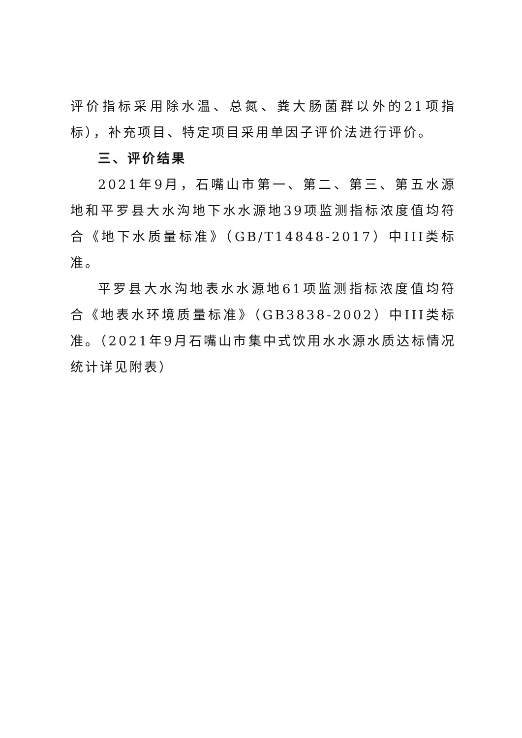评价指标采用除水温、总氮、粪大肠菌群以外的21项指标），补充项目、特定项目采用单因子评价法进行评价。
三、评价结果
2021年9月，石嘴山市第一、第二、第三、第五水源地和平罗县大水沟地下水水源地39项监测指标浓度值均符合《地下水质量标准》（GB/T14848-2017）中III类标准。
平罗县大水沟地表水水源地61项监测指标浓度值均符合《地表水环境质量标准》（GB3838-2002）中III类标准。（2021年9月石嘴山市集中式饮用水水源水质达标情况统计详见附表）